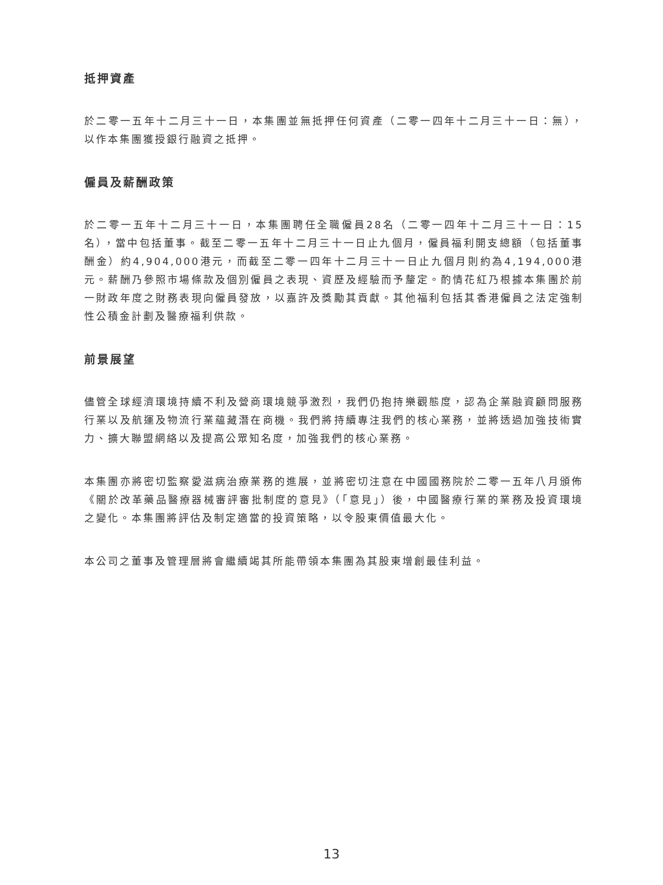抵押資產
於二零一五年十二月三十一日，本集團並無抵押任何資產（二零一四年十二月三十一日：無），以作本集團獲授銀行融資之抵押。
僱員及薪酬政策
於二零一五年十二月三十一日，本集團聘任全職僱員28名（二零一四年十二月三十一日：15名），當中包括董事。截至二零一五年十二月三十一日止九個月，僱員福利開支總額（包括董事酬金）約4,904,000港元，而截至二零一四年十二月三十一日止九個月則約為4,194,000港元。薪酬乃參照市場條款及個別僱員之表現、資歷及經驗而予釐定。酌情花紅乃根據本集團於前一財政年度之財務表現向僱員發放，以嘉許及獎勵其貢獻。其他福利包括其香港僱員之法定強制性公積金計劃及醫療福利供款。
前景展望
儘管全球經濟環境持續不利及營商環境競爭激烈，我們仍抱持樂觀態度，認為企業融資顧問服務行業以及航運及物流行業蘊藏潛在商機。我們將持續專注我們的核心業務，並將透過加強技術實力、擴大聯盟網絡以及提高公眾知名度，加強我們的核心業務。
本集團亦將密切監察愛滋病治療業務的進展，並將密切注意在中國國務院於二零一五年八月頒佈《關於改革藥品醫療器械審評審批制度的意見》（「意見」）後，中國醫療行業的業務及投資環境之變化。本集團將評估及制定適當的投資策略，以令股東價值最大化。
本公司之董事及管理層將會繼續竭其所能帶領本集團為其股東增創最佳利益。
13